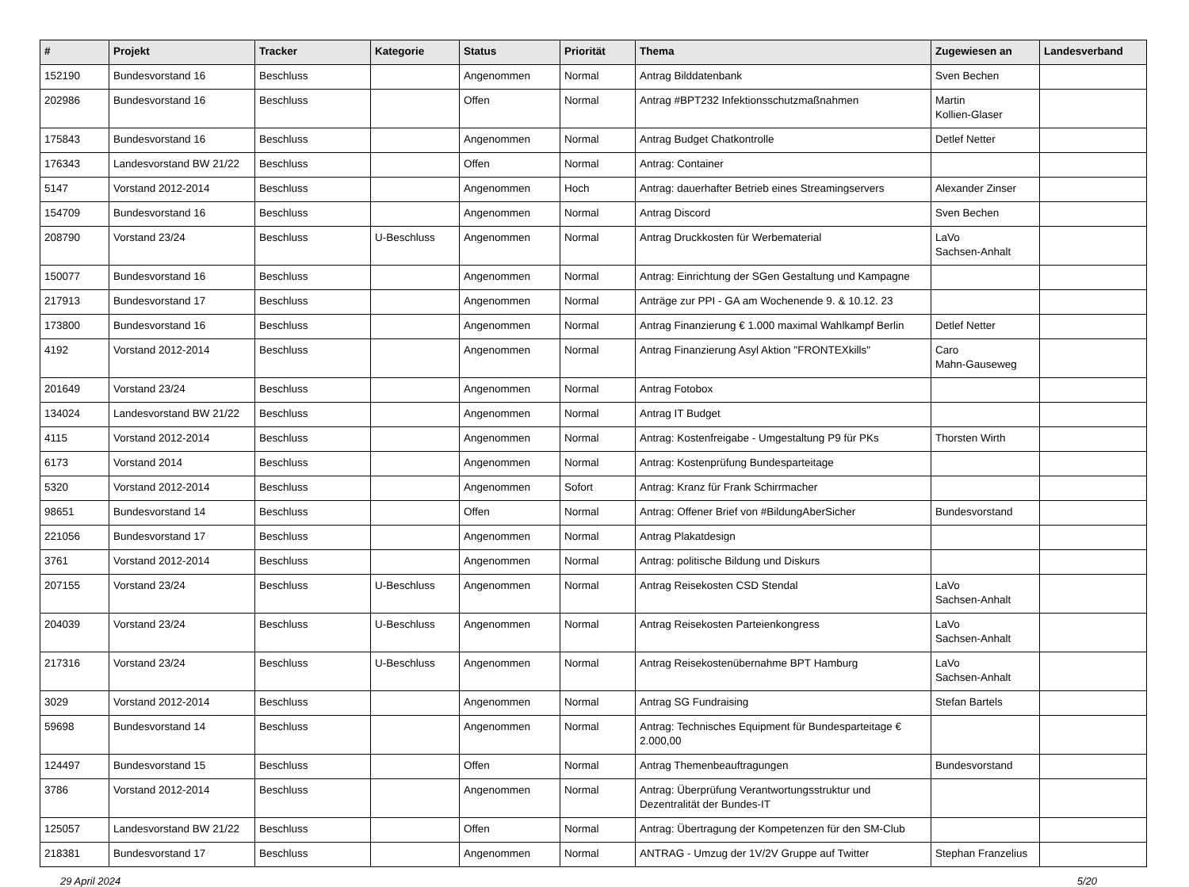| # | Projekt | Tracker | Kategorie | Status | Priorität | Thema | Zugewiesen an | Landesverband |
| --- | --- | --- | --- | --- | --- | --- | --- | --- |
| 152190 | Bundesvorstand 16 | Beschluss | | Angenommen | Normal | Antrag Bilddatenbank | Sven Bechen | |
| 202986 | Bundesvorstand 16 | Beschluss | | Offen | Normal | Antrag #BPT232 Infektionsschutzmaßnahmen | Martin Kollien-Glaser | |
| 175843 | Bundesvorstand 16 | Beschluss | | Angenommen | Normal | Antrag Budget Chatkontrolle | Detlef Netter | |
| 176343 | Landesvorstand BW 21/22 | Beschluss | | Offen | Normal | Antrag: Container | | |
| 5147 | Vorstand 2012-2014 | Beschluss | | Angenommen | Hoch | Antrag: dauerhafter Betrieb eines Streamingservers | Alexander Zinser | |
| 154709 | Bundesvorstand 16 | Beschluss | | Angenommen | Normal | Antrag Discord | Sven Bechen | |
| 208790 | Vorstand 23/24 | Beschluss | U-Beschluss | Angenommen | Normal | Antrag Druckkosten für Werbematerial | LaVo Sachsen-Anhalt | |
| 150077 | Bundesvorstand 16 | Beschluss | | Angenommen | Normal | Antrag: Einrichtung der SGen Gestaltung und Kampagne | | |
| 217913 | Bundesvorstand 17 | Beschluss | | Angenommen | Normal | Anträge zur PPI - GA am Wochenende 9. & 10.12. 23 | | |
| 173800 | Bundesvorstand 16 | Beschluss | | Angenommen | Normal | Antrag Finanzierung € 1.000 maximal Wahlkampf Berlin | Detlef Netter | |
| 4192 | Vorstand 2012-2014 | Beschluss | | Angenommen | Normal | Antrag Finanzierung Asyl Aktion "FRONTEXkills" | Caro Mahn-Gauseweg | |
| 201649 | Vorstand 23/24 | Beschluss | | Angenommen | Normal | Antrag Fotobox | | |
| 134024 | Landesvorstand BW 21/22 | Beschluss | | Angenommen | Normal | Antrag IT Budget | | |
| 4115 | Vorstand 2012-2014 | Beschluss | | Angenommen | Normal | Antrag: Kostenfreigabe - Umgestaltung P9 für PKs | Thorsten Wirth | |
| 6173 | Vorstand 2014 | Beschluss | | Angenommen | Normal | Antrag: Kostenprüfung Bundesparteitage | | |
| 5320 | Vorstand 2012-2014 | Beschluss | | Angenommen | Sofort | Antrag: Kranz für Frank Schirrmacher | | |
| 98651 | Bundesvorstand 14 | Beschluss | | Offen | Normal | Antrag: Offener Brief von #BildungAberSicher | Bundesvorstand | |
| 221056 | Bundesvorstand 17 | Beschluss | | Angenommen | Normal | Antrag Plakatdesign | | |
| 3761 | Vorstand 2012-2014 | Beschluss | | Angenommen | Normal | Antrag: politische Bildung und Diskurs | | |
| 207155 | Vorstand 23/24 | Beschluss | U-Beschluss | Angenommen | Normal | Antrag Reisekosten CSD Stendal | LaVo Sachsen-Anhalt | |
| 204039 | Vorstand 23/24 | Beschluss | U-Beschluss | Angenommen | Normal | Antrag Reisekosten Parteienkongress | LaVo Sachsen-Anhalt | |
| 217316 | Vorstand 23/24 | Beschluss | U-Beschluss | Angenommen | Normal | Antrag Reisekostenübernahme BPT Hamburg | LaVo Sachsen-Anhalt | |
| 3029 | Vorstand 2012-2014 | Beschluss | | Angenommen | Normal | Antrag SG Fundraising | Stefan Bartels | |
| 59698 | Bundesvorstand 14 | Beschluss | | Angenommen | Normal | Antrag: Technisches Equipment für Bundesparteitage € 2.000,00 | | |
| 124497 | Bundesvorstand 15 | Beschluss | | Offen | Normal | Antrag Themenbeauftragungen | Bundesvorstand | |
| 3786 | Vorstand 2012-2014 | Beschluss | | Angenommen | Normal | Antrag: Überprüfung Verantwortungsstruktur und Dezentralität der Bundes-IT | | |
| 125057 | Landesvorstand BW 21/22 | Beschluss | | Offen | Normal | Antrag: Übertragung der Kompetenzen für den SM-Club | | |
| 218381 | Bundesvorstand 17 | Beschluss | | Angenommen | Normal | ANTRAG - Umzug der 1V/2V Gruppe auf Twitter | Stephan Franzelius | |
29 April 2024 5/20